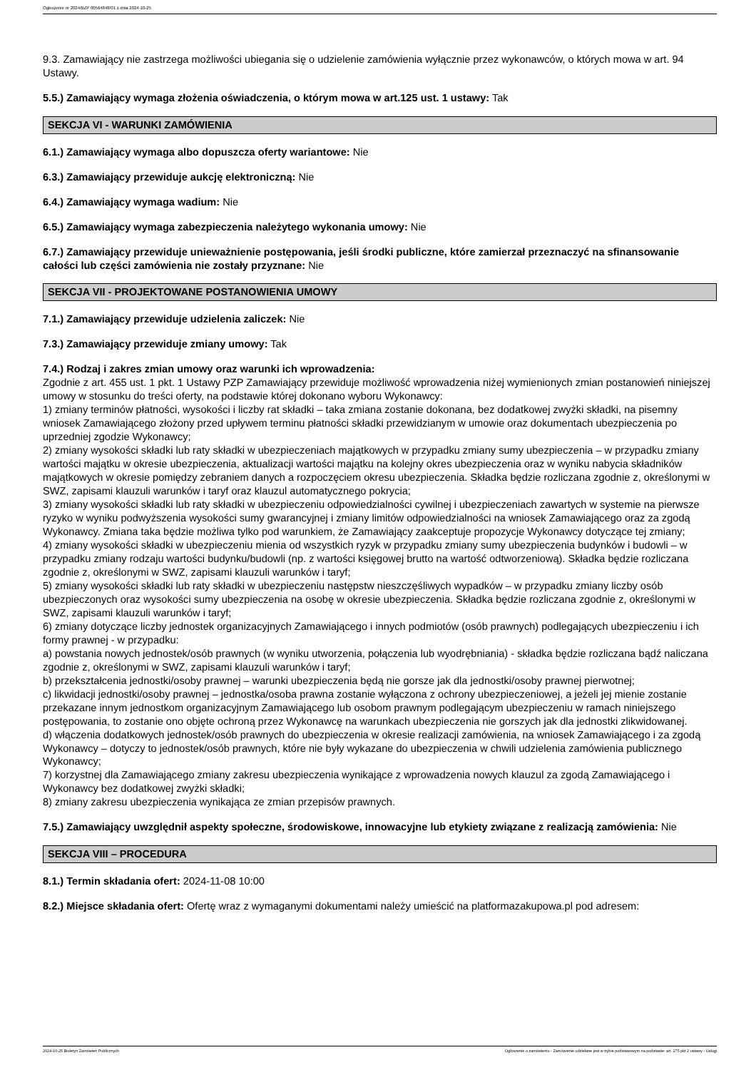Ogłoszenie nr 2024/BZP 00564848/01 z dnia 2024-10-25
9.3. Zamawiający nie zastrzega możliwości ubiegania się o udzielenie zamówienia wyłącznie przez wykonawców, o których mowa w art. 94 Ustawy.
5.5.) Zamawiający wymaga złożenia oświadczenia, o którym mowa w art.125 ust. 1 ustawy: Tak
SEKCJA VI - WARUNKI ZAMÓWIENIA
6.1.) Zamawiający wymaga albo dopuszcza oferty wariantowe: Nie
6.3.) Zamawiający przewiduje aukcję elektroniczną: Nie
6.4.) Zamawiający wymaga wadium: Nie
6.5.) Zamawiający wymaga zabezpieczenia należytego wykonania umowy: Nie
6.7.) Zamawiający przewiduje unieważnienie postępowania, jeśli środki publiczne, które zamierzał przeznaczyć na sfinansowanie całości lub części zamówienia nie zostały przyznane: Nie
SEKCJA VII - PROJEKTOWANE POSTANOWIENIA UMOWY
7.1.) Zamawiający przewiduje udzielenia zaliczek: Nie
7.3.) Zamawiający przewiduje zmiany umowy: Tak
7.4.) Rodzaj i zakres zmian umowy oraz warunki ich wprowadzenia:
Zgodnie z art. 455 ust. 1 pkt. 1 Ustawy PZP Zamawiający przewiduje możliwość wprowadzenia niżej wymienionych zmian postanowień niniejszej umowy w stosunku do treści oferty, na podstawie której dokonano wyboru Wykonawcy:
1) zmiany terminów płatności, wysokości i liczby rat składki – taka zmiana zostanie dokonana, bez dodatkowej zwyżki składki, na pisemny wniosek Zamawiającego złożony przed upływem terminu płatności składki przewidzianym w umowie oraz dokumentach ubezpieczenia po uprzedniej zgodzie Wykonawcy;
2) zmiany wysokości składki lub raty składki w ubezpieczeniach majątkowych w przypadku zmiany sumy ubezpieczenia – w przypadku zmiany wartości majątku w okresie ubezpieczenia, aktualizacji wartości majątku na kolejny okres ubezpieczenia oraz w wyniku nabycia składników majątkowych w okresie pomiędzy zebraniem danych a rozpoczęciem okresu ubezpieczenia. Składka będzie rozliczana zgodnie z, określonymi w SWZ, zapisami klauzuli warunków i taryf oraz klauzul automatycznego pokrycia;
3) zmiany wysokości składki lub raty składki w ubezpieczeniu odpowiedzialności cywilnej i ubezpieczeniach zawartych w systemie na pierwsze ryzyko w wyniku podwyższenia wysokości sumy gwarancyjnej i zmiany limitów odpowiedzialności na wniosek Zamawiającego oraz za zgodą Wykonawcy. Zmiana taka będzie możliwa tylko pod warunkiem, że Zamawiający zaakceptuje propozycje Wykonawcy dotyczące tej zmiany;
4) zmiany wysokości składki w ubezpieczeniu mienia od wszystkich ryzyk w przypadku zmiany sumy ubezpieczenia budynków i budowli – w przypadku zmiany rodzaju wartości budynku/budowli (np. z wartości księgowej brutto na wartość odtworzeniową). Składka będzie rozliczana zgodnie z, określonymi w SWZ, zapisami klauzuli warunków i taryf;
5) zmiany wysokości składki lub raty składki w ubezpieczeniu następstw nieszczęśliwych wypadków – w przypadku zmiany liczby osób ubezpieczonych oraz wysokości sumy ubezpieczenia na osobę w okresie ubezpieczenia. Składka będzie rozliczana zgodnie z, określonymi w SWZ, zapisami klauzuli warunków i taryf;
6) zmiany dotyczące liczby jednostek organizacyjnych Zamawiającego i innych podmiotów (osób prawnych) podlegających ubezpieczeniu i ich formy prawnej - w przypadku:
a) powstania nowych jednostek/osób prawnych (w wyniku utworzenia, połączenia lub wyodrębniania) - składka będzie rozliczana bądź naliczana zgodnie z, określonymi w SWZ, zapisami klauzuli warunków i taryf;
b) przekształcenia jednostki/osoby prawnej – warunki ubezpieczenia będą nie gorsze jak dla jednostki/osoby prawnej pierwotnej;
c) likwidacji jednostki/osoby prawnej – jednostka/osoba prawna zostanie wyłączona z ochrony ubezpieczeniowej, a jeżeli jej mienie zostanie przekazane innym jednostkom organizacyjnym Zamawiającego lub osobom prawnym podlegającym ubezpieczeniu w ramach niniejszego postępowania, to zostanie ono objęte ochroną przez Wykonawcę na warunkach ubezpieczenia nie gorszych jak dla jednostki zlikwidowanej.
d) włączenia dodatkowych jednostek/osób prawnych do ubezpieczenia w okresie realizacji zamówienia, na wniosek Zamawiającego i za zgodą Wykonawcy – dotyczy to jednostek/osób prawnych, które nie były wykazane do ubezpieczenia w chwili udzielenia zamówienia publicznego Wykonawcy;
7) korzystnej dla Zamawiającego zmiany zakresu ubezpieczenia wynikające z wprowadzenia nowych klauzul za zgodą Zamawiającego i Wykonawcy bez dodatkowej zwyżki składki;
8) zmiany zakresu ubezpieczenia wynikająca ze zmian przepisów prawnych.
7.5.) Zamawiający uwzględnił aspekty społeczne, środowiskowe, innowacyjne lub etykiety związane z realizacją zamówienia: Nie
SEKCJA VIII – PROCEDURA
8.1.) Termin składania ofert: 2024-11-08 10:00
8.2.) Miejsce składania ofert: Ofertę wraz z wymaganymi dokumentami należy umieścić na platformazakupowa.pl pod adresem:
2024-10-25 Biuletyn Zamówień Publicznych Ogłoszenie o zamówieniu - Zamówienie udzielane jest w trybie podstawowym na podstawie: art. 275 pkt 2 ustawy - Usługi